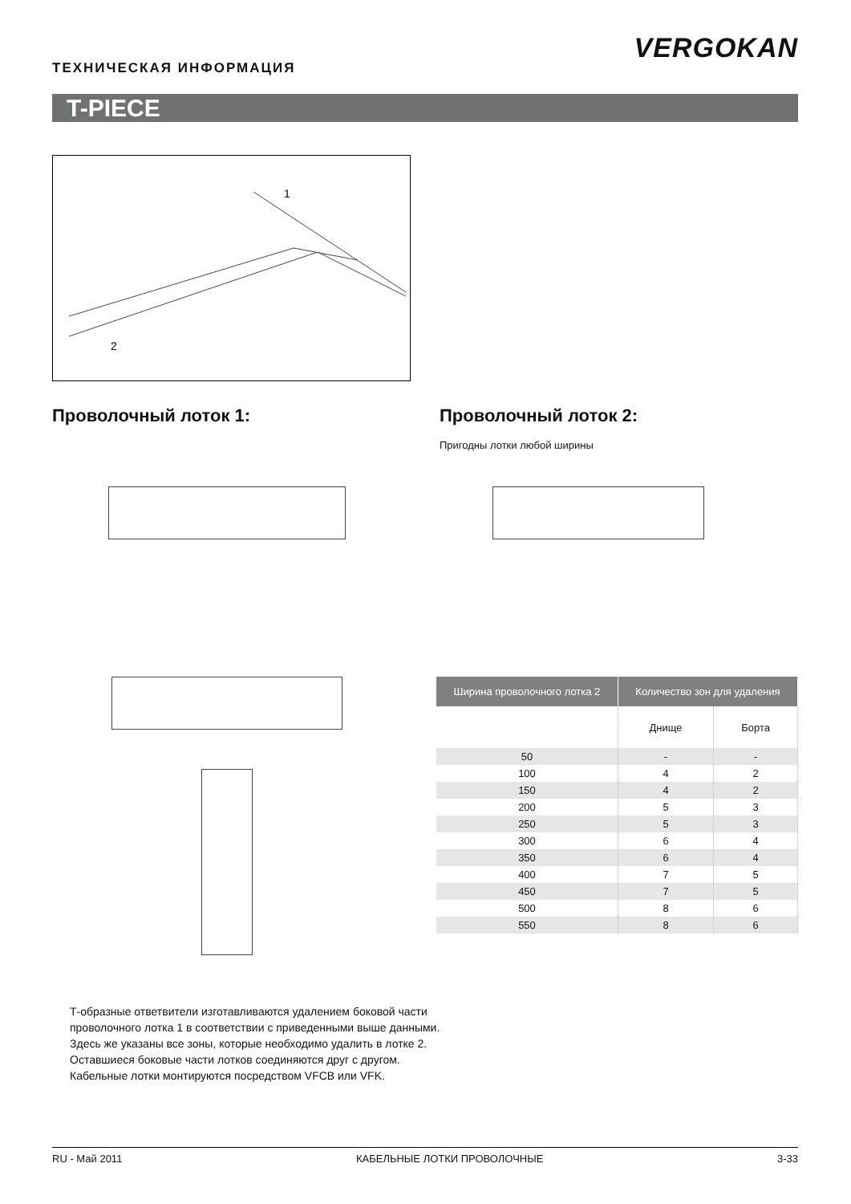VERGOKAN
ТЕХНИЧЕСКАЯ ИНФОРМАЦИЯ
T-PIECE
1
2
Проволочный лоток 1:
Проволочный лоток 2:
Пригодны лотки любой ширины
| Ширина проволочного лотка 2 | Количество зон для удаления | |
| --- | --- | --- |
| | Днище | Борта |
| 50 | - | - |
| 100 | 4 | 2 |
| 150 | 4 | 2 |
| 200 | 5 | 3 |
| 250 | 5 | 3 |
| 300 | 6 | 4 |
| 350 | 6 | 4 |
| 400 | 7 | 5 |
| 450 | 7 | 5 |
| 500 | 8 | 6 |
| 550 | 8 | 6 |
Т-образные ответвители изготавливаются удалением боковой части проволочного лотка 1 в соответствии с приведенными выше данными. Здесь же указаны все зоны, которые необходимо удалить в лотке 2.
Оставшиеся боковые части лотков соединяются друг с другом.
Кабельные лотки монтируются посредством VFCB или VFK.
RU - Май 2011 КАБЕЛЬНЫЕ ЛОТКИ ПРОВОЛОЧНЫЕ 3-33